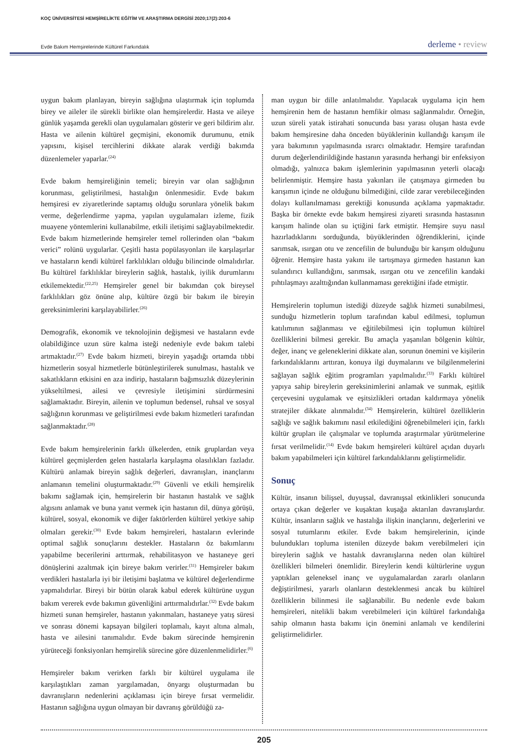KOÇ ÜNİVERSİTESİ HEMŞİRELİKTE EĞİTİM VE ARAŞTIRMA DERGİSİ 2020;17(2):203-6
Evde Bakım Hemşirelerinde Kültürel Farkındalık
derleme • review
uygun bakım planlayan, bireyin sağlığına ulaştırmak için toplumda birey ve aileler ile sürekli birlikte olan hemşirelerdir. Hasta ve aileye günlük yaşamda gerekli olan uygulamaları gösterir ve geri bildirim alır. Hasta ve ailenin kültürel geçmişini, ekonomik durumunu, etnik yapısını, kişisel tercihlerini dikkate alarak verdiği bakımda düzenlemeler yaparlar.<sup>(24)</sup>
Evde bakım hemşireliğinin temeli; bireyin var olan sağlığının korunması, geliştirilmesi, hastalığın önlenmesidir. Evde bakım hemşiresi ev ziyaretlerinde saptamış olduğu sorunlara yönelik bakım verme, değerlendirme yapma, yapılan uygulamaları izleme, fizik muayene yöntemlerini kullanabilme, etkili iletişimi sağlayabilmektedir. Evde bakım hizmetlerinde hemşireler temel rollerinden olan “bakım verici” rolünü uygularlar. Çeşitli hasta popülasyonları ile karşılaşırlar ve hastaların kendi kültürel farklılıkları olduğu bilincinde olmalıdırlar. Bu kültürel farklılıklar bireylerin sağlık, hastalık, iyilik durumlarını etkilemektedir.<sup>(22,25)</sup> Hemşireler genel bir bakımdan çok bireysel farklılıkları göz önüne alıp, kültüre özgü bir bakım ile bireyin gereksinimlerini karşılayabilirler.<sup>(26)</sup>
Demografik, ekonomik ve teknolojinin değişmesi ve hastaların evde olabildiğince uzun süre kalma isteği nedeniyle evde bakım talebi artmaktadır.<sup>(27)</sup> Evde bakım hizmeti, bireyin yaşadığı ortamda tıbbi hizmetlerin sosyal hizmetlerle bütünleştirilerek sunulması, hastalık ve sakatlıkların etkisini en aza indirip, hastaların bağımsızlık düzeylerinin yükseltilmesi, ailesi ve çevresiyle iletişimini sürdürmesini sağlamaktadır. Bireyin, ailenin ve toplumun bedensel, ruhsal ve sosyal sağlığının korunması ve geliştirilmesi evde bakım hizmetleri tarafından sağlanmaktadır.<sup>(28)</sup>
Evde bakım hemşirelerinin farklı ülkelerden, etnik gruplardan veya kültürel geçmişlerden gelen hastalarla karşılaşma olasılıkları fazladır. Kültürü anlamak bireyin sağlık değerleri, davranışları, inançlarını anlamanın temelini oluşturmaktadır.<sup>(29)</sup> Güvenli ve etkili hemşirelik bakımı sağlamak için, hemşirelerin bir hastanın hastalık ve sağlık algısını anlamak ve buna yanıt vermek için hastanın dil, dünya görüşü, kültürel, sosyal, ekonomik ve diğer faktörlerden kültürel yetkiye sahip olmaları gerekir.<sup>(30)</sup> Evde bakım hemşireleri, hastaların evlerinde optimal sağlık sonuçlarını destekler. Hastaların öz bakımlarını yapabilme becerilerini arttırmak, rehabilitasyon ve hastaneye geri dönüşlerini azaltmak için bireye bakım verirler.<sup>(31)</sup> Hemşireler bakım verdikleri hastalarla iyi bir iletişimi başlatma ve kültürel değerlendirme yapmalıdırlar. Bireyi bir bütün olarak kabul ederek kültürüne uygun bakım vererek evde bakımın güvenliğini arttırmalıdırlar.<sup>(32)</sup> Evde bakım hizmeti sunan hemşireler, hastanın yakınmaları, hastaneye yatış süresi ve sonrası dönemi kapsayan bilgileri toplamalı, kayıt altına almalı, hasta ve ailesini tanımalıdır. Evde bakım sürecinde hemşirenin yürüteceği fonksiyonları hemşirelik sürecine göre düzenlenmelidirler.<sup>(6)</sup>
Hemşireler bakım verirken farklı bir kültürel uygulama ile karşılaştıkları zaman yargılamadan, önyargı oluşturmadan bu davranışların nedenlerini açıklaması için bireye fırsat vermelidir. Hastanın sağlığına uygun olmayan bir davranış görüldüğü za-
man uygun bir dille anlatılmalıdır. Yapılacak uygulama için hem hemşirenin hem de hastanın hemfikir olması sağlanmalıdır. Örneğin, uzun süreli yatak istirahati sonucunda bası yarası oluşan hasta evde bakım hemşiresine daha önceden büyüklerinin kullandığı karışım ile yara bakımının yapılmasında ısrarcı olmaktadır. Hemşire tarafından durum değerlendirildiğinde hastanın yarasında herhangi bir enfeksiyon olmadığı, yalnızca bakım işlemlerinin yapılmasının yeterli olacağı belirlenmiştir. Hemşire hasta yakınları ile çatışmaya girmeden bu karışımın içinde ne olduğunu bilmediğini, cilde zarar verebileceğinden dolayı kullanılmaması gerektiği konusunda açıklama yapmaktadır. Başka bir örnekte evde bakım hemşiresi ziyareti sırasında hastasının karışım halinde olan su içtiğini fark etmiştir. Hemşire suyu nasıl hazırladıklarını sorduğunda, büyüklerinden öğrendiklerini, içinde sarımsak, ısırgan otu ve zencefilin de bulunduğu bir karışım olduğunu öğrenir. Hemşire hasta yakını ile tartışmaya girmeden hastanın kan sulandırıcı kullandığını, sarımsak, ısırgan otu ve zencefilin kandaki pıhtılaşmayı azalttığından kullanmaması gerektiğini ifade etmiştir.
Hemşirelerin toplumun istediği düzeyde sağlık hizmeti sunabilmesi, sunduğu hizmetlerin toplum tarafından kabul edilmesi, toplumun katılımının sağlanması ve eğitilebilmesi için toplumun kültürel özelliklerini bilmesi gerekir. Bu amaçla yaşanılan bölgenin kültür, değer, inanç ve geleneklerini dikkate alan, sorunun önemini ve kişilerin farkındalıklarını arttıran, konuya ilgi duymalarını ve bilgilenmelerini sağlayan sağlık eğitim programları yapılmalıdır.<sup>(33)</sup> Farklı kültürel yapıya sahip bireylerin gereksinimlerini anlamak ve sunmak, eşitlik çerçevesini uygulamak ve eşitsizlikleri ortadan kaldırmaya yönelik stratejiler dikkate alınmalıdır.<sup>(34)</sup> Hemşirelerin, kültürel özelliklerin sağlığı ve sağlık bakımını nasıl etkilediğini öğrenebilmeleri için, farklı kültür grupları ile çalışmalar ve toplumda araştırmalar yürütmelerine fırsat verilmelidir.<sup>(14)</sup> Evde bakım hemşireleri kültürel açıdan duyarlı bakım yapabilmeleri için kültürel farkındalıklarını geliştirmelidir.
Sonuç
Kültür, insanın bilişsel, duyuşsal, davranışsal etkinlikleri sonucunda ortaya çıkan değerler ve kuşaktan kuşağa aktarılan davranışlardır. Kültür, insanların sağlık ve hastalığa ilişkin inançlarını, değerlerini ve sosyal tutumlarını etkiler. Evde bakım hemşirelerinin, içinde bulundukları topluma istenilen düzeyde bakım verebilmeleri için bireylerin sağlık ve hastalık davranışlarına neden olan kültürel özellikleri bilmeleri önemlidir. Bireylerin kendi kültürlerine uygun yaptıkları geleneksel inanç ve uygulamalardan zararlı olanların değiştirilmesi, yararlı olanların desteklenmesi ancak bu kültürel özelliklerin bilinmesi ile sağlanabilir. Bu nedenle evde bakım hemşireleri, nitelikli bakım verebilmeleri için kültürel farkındalığa sahip olmanın hasta bakımı için önemini anlamalı ve kendilerini geliştirmelidirler.
205